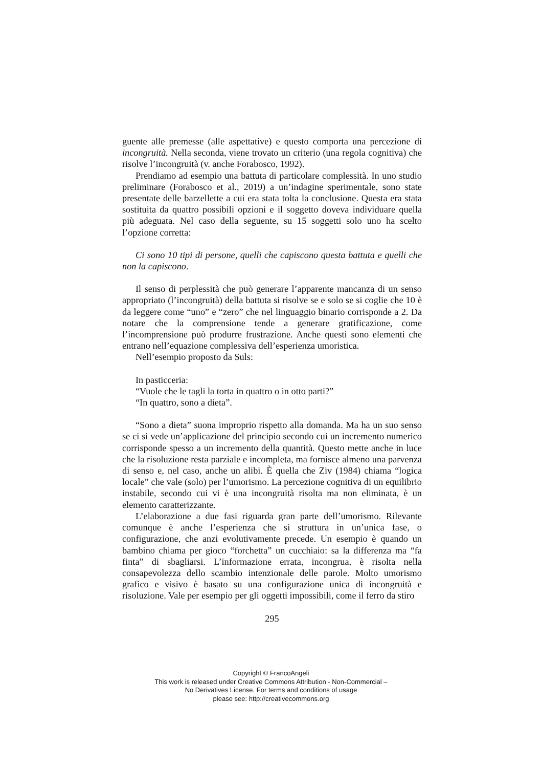guente alle premesse (alle aspettative) e questo comporta una percezione di incongruità. Nella seconda, viene trovato un criterio (una regola cognitiva) che risolve l’incongruità (v. anche Forabosco, 1992).
Prendiamo ad esempio una battuta di particolare complessità. In uno studio preliminare (Forabosco et al., 2019) a un’indagine sperimentale, sono state presentate delle barzellette a cui era stata tolta la conclusione. Questa era stata sostituita da quattro possibili opzioni e il soggetto doveva individuare quella più adeguata. Nel caso della seguente, su 15 soggetti solo uno ha scelto l’opzione corretta:
Ci sono 10 tipi di persone, quelli che capiscono questa battuta e quelli che non la capiscono.
Il senso di perplessità che può generare l’apparente mancanza di un senso appropriato (l’incongruità) della battuta si risolve se e solo se si coglie che 10 è da leggere come “uno” e “zero” che nel linguaggio binario corrisponde a 2. Da notare che la comprensione tende a generare gratificazione, come l’incomprensione può produrre frustrazione. Anche questi sono elementi che entrano nell’equazione complessiva dell’esperienza umoristica.
Nell’esempio proposto da Suls:
In pasticceria:
“Vuole che le tagli la torta in quattro o in otto parti?”
“In quattro, sono a dieta”.
“Sono a dieta” suona improprio rispetto alla domanda. Ma ha un suo senso se ci si vede un’applicazione del principio secondo cui un incremento numerico corrisponde spesso a un incremento della quantità. Questo mette anche in luce che la risoluzione resta parziale e incompleta, ma fornisce almeno una parvenza di senso e, nel caso, anche un alibi. È quella che Ziv (1984) chiama “logica locale” che vale (solo) per l’umorismo. La percezione cognitiva di un equilibrio instabile, secondo cui vi è una incongruità risolta ma non eliminata, è un elemento caratterizzante.
L’elaborazione a due fasi riguarda gran parte dell’umorismo. Rilevante comunque è anche l’esperienza che si struttura in un’unica fase, o configurazione, che anzi evolutivamente precede. Un esempio è quando un bambino chiama per gioco “forchetta” un cucchiaio: sa la differenza ma “fa finta” di sbagliarsi. L’informazione errata, incongrua, è risolta nella consapevolezza dello scambio intenzionale delle parole. Molto umorismo grafico e visivo è basato su una configurazione unica di incongruità e risoluzione. Vale per esempio per gli oggetti impossibili, come il ferro da stiro
295
Copyright © FrancoAngeli
This work is released under Creative Commons Attribution - Non-Commercial –
No Derivatives License. For terms and conditions of usage
please see: http://creativecommons.org